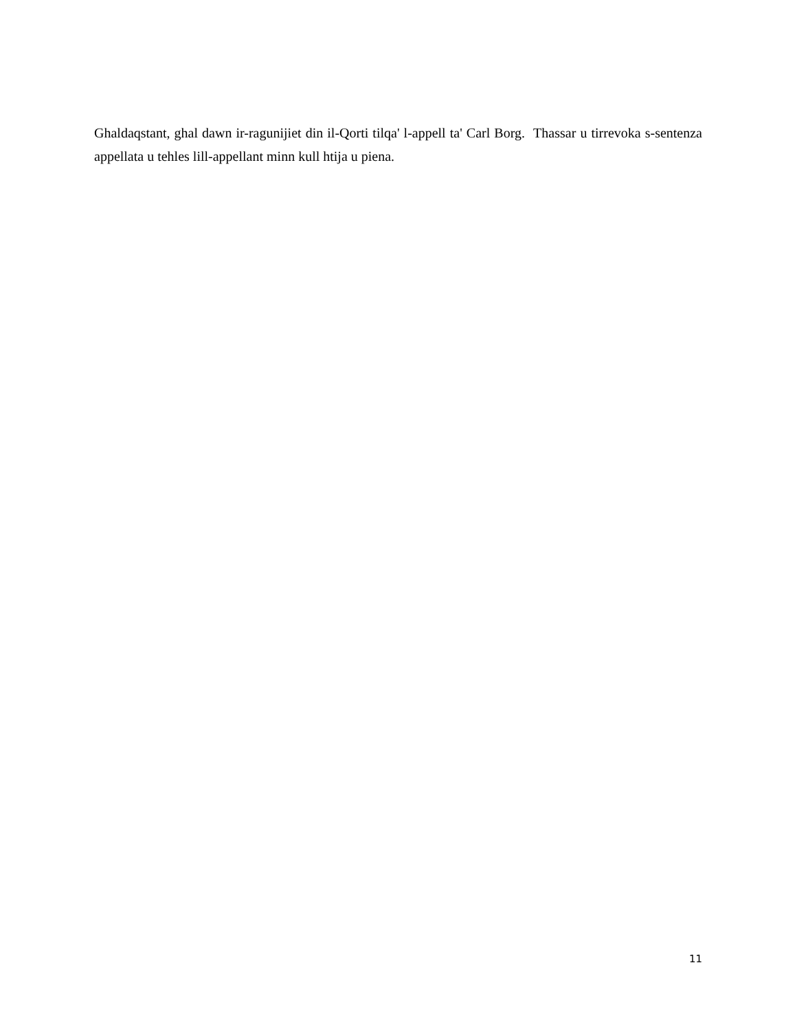Ghaldaqstant, ghal dawn ir-ragunijiet din il-Qorti tilqa' l-appell ta' Carl Borg. Thassar u tirrevoka s-sentenza appellata u tehles lill-appellant minn kull htija u piena.
11